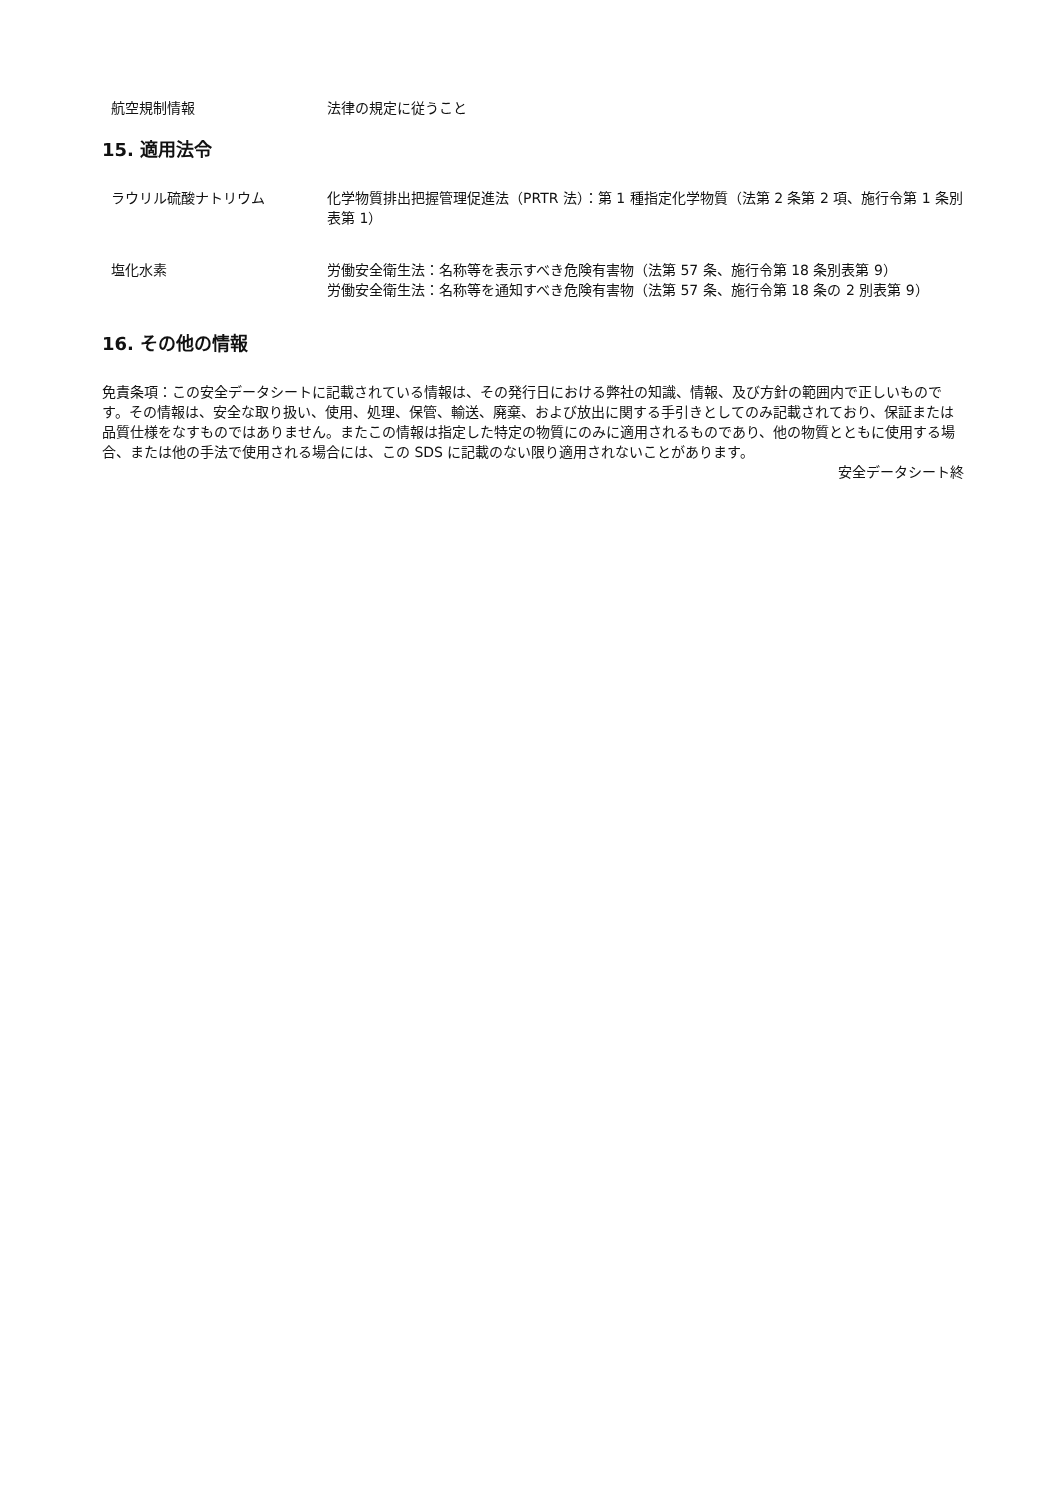航空規制情報 法律の規定に従うこと
15. 適用法令
ラウリル硫酸ナトリウム 化学物質排出把握管理促進法（PRTR 法）：第 1 種指定化学物質（法第 2 条第 2 項、施行令第 1 条別表第 1）
塩化水素 労働安全衛生法：名称等を表示すべき危険有害物（法第 57 条、施行令第 18 条別表第 9）
労働安全衛生法：名称等を通知すべき危険有害物（法第 57 条、施行令第 18 条の 2 別表第 9）
16. その他の情報
免責条項：この安全データシートに記載されている情報は、その発行日における弊社の知識、情報、及び方針の範囲内で正しいものです。その情報は、安全な取り扱い、使用、処理、保管、輸送、廃棄、および放出に関する手引きとしてのみ記載されており、保証または品質仕様をなすものではありません。またこの情報は指定した特定の物質にのみに適用されるものであり、他の物質とともに使用する場合、または他の手法で使用される場合には、この SDS に記載のない限り適用されないことがあります。
安全データシート終